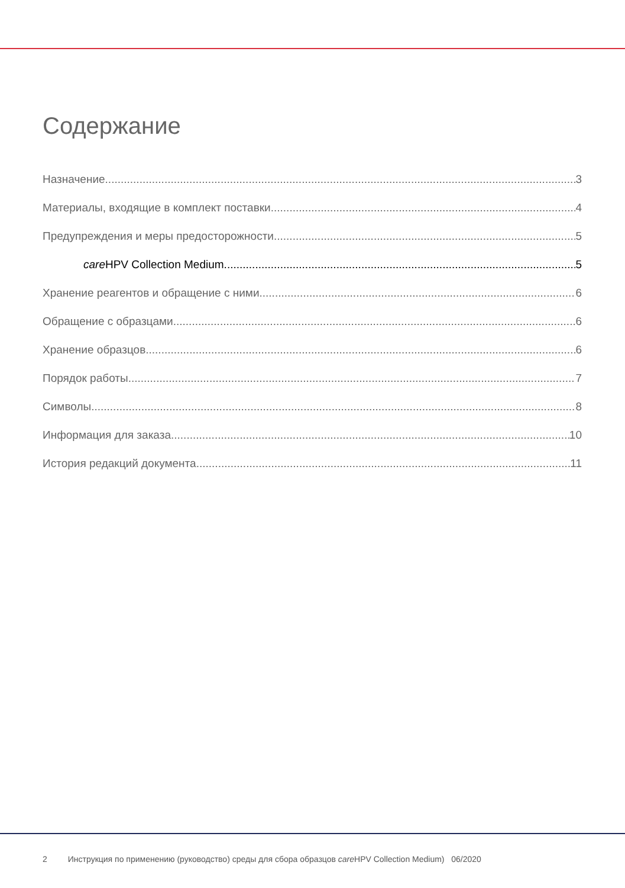Содержание
Назначение 3
Материалы, входящие в комплект поставки 4
Предупреждения и меры предосторожности 5
care HPV Collection Medium 5
Хранение реагентов и обращение с ними 6
Обращение с образцами 6
Хранение образцов 6
Порядок работы 7
Символы 8
Информация для заказа 10
История редакций документа 11
2 Инструкция по применению (руководство) среды для сбора образцов care HPV Collection Medium) 06/2020